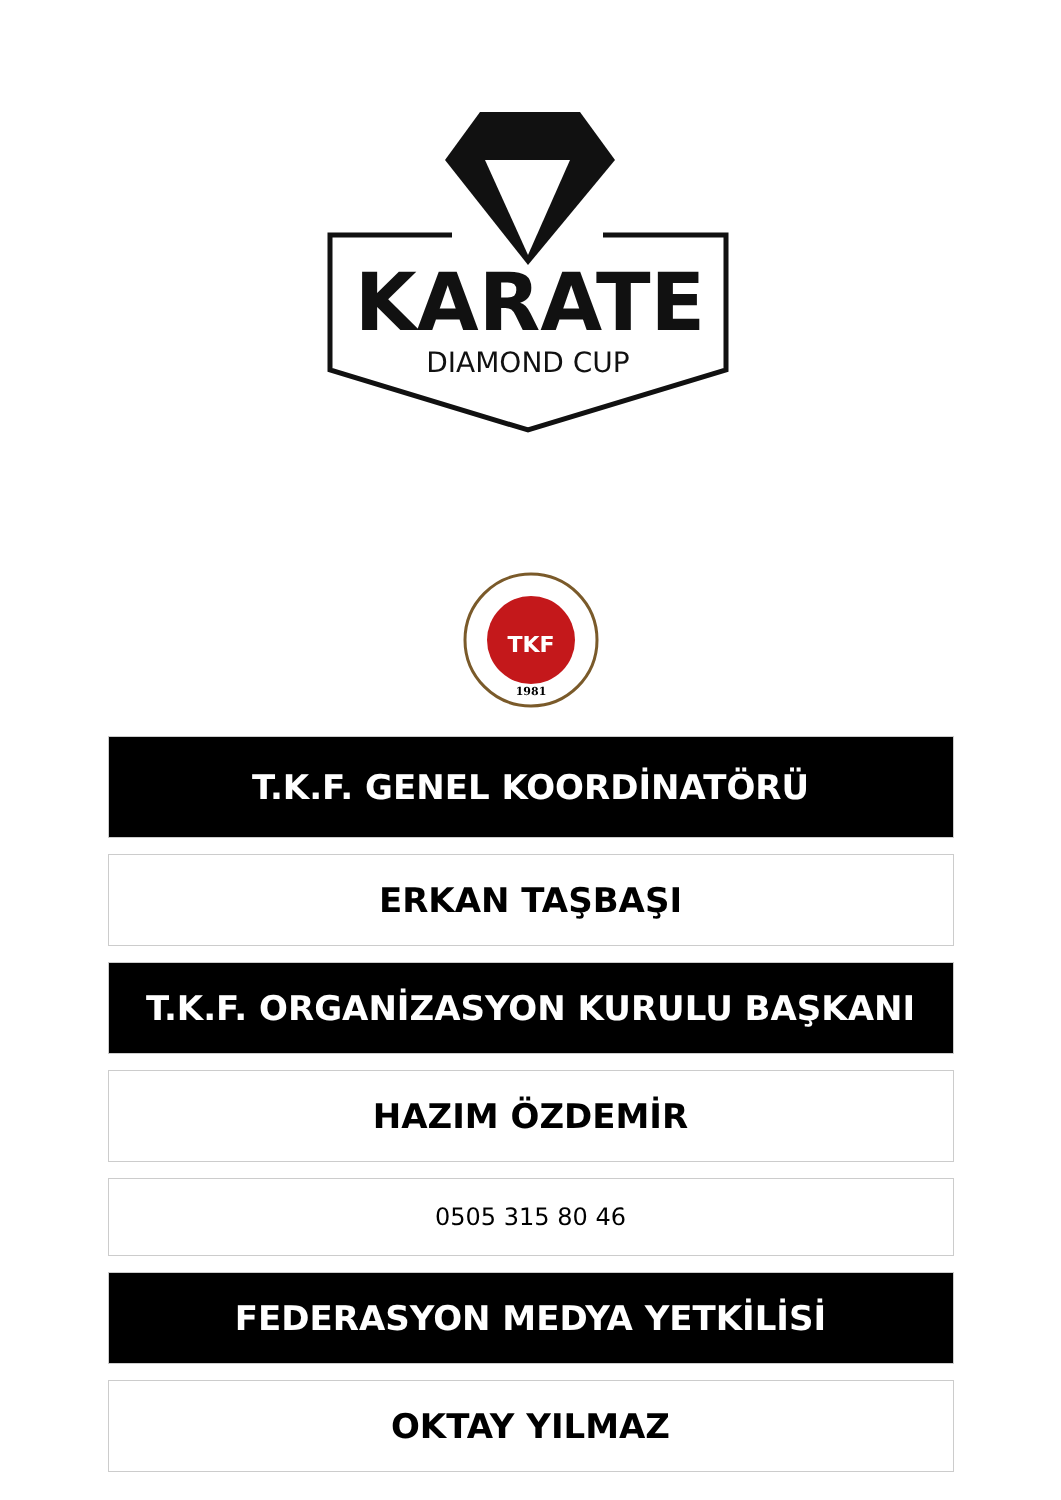KARATE
DIAMOND CUP
TKF
1981
T.K.F. GENEL KOORDİNATÖRÜ
ERKAN TAŞBAŞI
T.K.F. ORGANİZASYON KURULU BAŞKANI
HAZIM ÖZDEMİR
0505 315 80 46
FEDERASYON MEDYA YETKİLİSİ
OKTAY YILMAZ